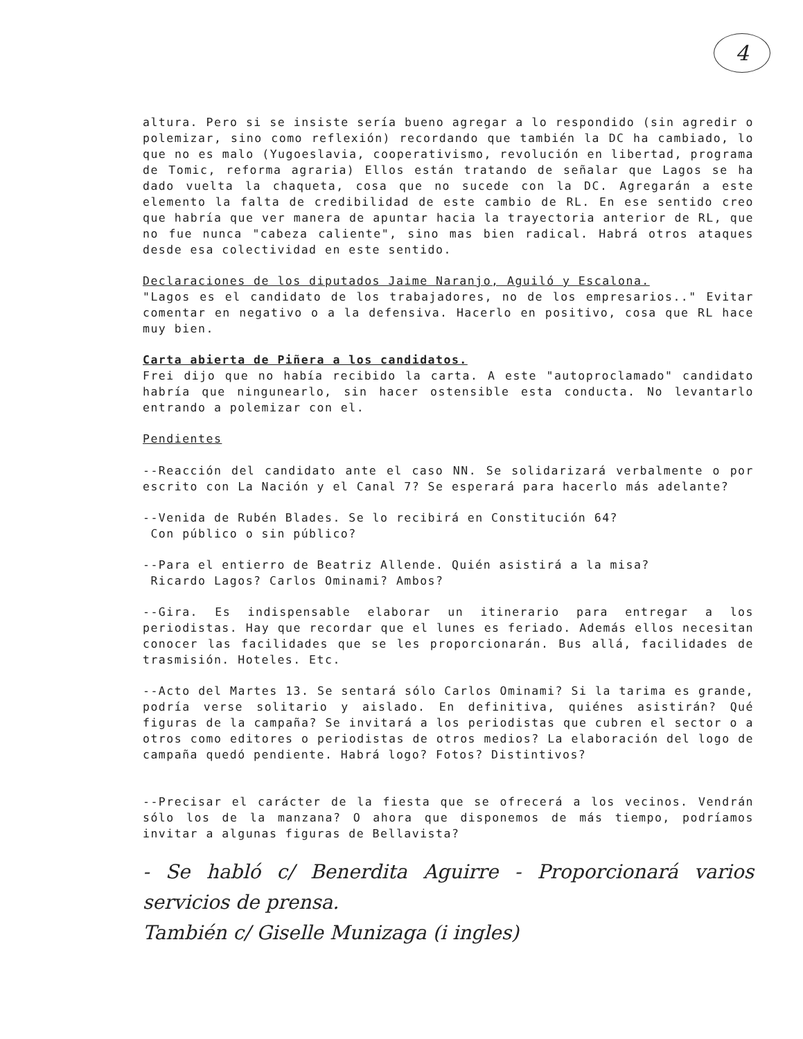4
altura. Pero si se insiste sería bueno agregar a lo respondido (sin agredir o polemizar, sino como reflexión) recordando que también la DC ha cambiado, lo que no es malo (Yugoeslavia, cooperativismo, revolución en libertad, programa de Tomic, reforma agraria) Ellos están tratando de señalar que Lagos se ha dado vuelta la chaqueta, cosa que no sucede con la DC. Agregarán a este elemento la falta de credibilidad de este cambio de RL. En ese sentido creo que habría que ver manera de apuntar hacia la trayectoria anterior de RL, que no fue nunca "cabeza caliente", sino mas bien radical. Habrá otros ataques desde esa colectividad en este sentido.
Declaraciones de los diputados Jaime Naranjo, Aguiló y Escalona.
"Lagos es el candidato de los trabajadores, no de los empresarios.." Evitar comentar en negativo o a la defensiva. Hacerlo en positivo, cosa que RL hace muy bien.
Carta abierta de Piñera a los candidatos.
Frei dijo que no había recibido la carta. A este "autoproclamado" candidato habría que ningunearlo, sin hacer ostensible esta conducta. No levantarlo entrando a polemizar con el.
Pendientes
--Reacción del candidato ante el caso NN. Se solidarizará verbalmente o por escrito con La Nación y el Canal 7? Se esperará para hacerlo más adelante?
--Venida de Rubén Blades. Se lo recibirá en Constitución 64?
Con público o sin público?
--Para el entierro de Beatriz Allende. Quién asistirá a la misa?
Ricardo Lagos? Carlos Ominami? Ambos?
--Gira. Es indispensable elaborar un itinerario para entregar a los periodistas. Hay que recordar que el lunes es feriado. Además ellos necesitan conocer las facilidades que se les proporcionarán. Bus allá, facilidades de trasmisión. Hoteles. Etc.
--Acto del Martes 13. Se sentará sólo Carlos Ominami? Si la tarima es grande, podría verse solitario y aislado. En definitiva, quiénes asistirán? Qué figuras de la campaña? Se invitará a los periodistas que cubren el sector o a otros como editores o periodistas de otros medios? La elaboración del logo de campaña quedó pendiente. Habrá logo? Fotos? Distintivos?
--Precisar el carácter de la fiesta que se ofrecerá a los vecinos. Vendrán sólo los de la manzana? O ahora que disponemos de más tiempo, podríamos invitar a algunas figuras de Bellavista?
- Se habló c/ Benerdita Aguirre - Proporcionará varios servicios de prensa.
También c/ Giselle Munizaga (i ingles)